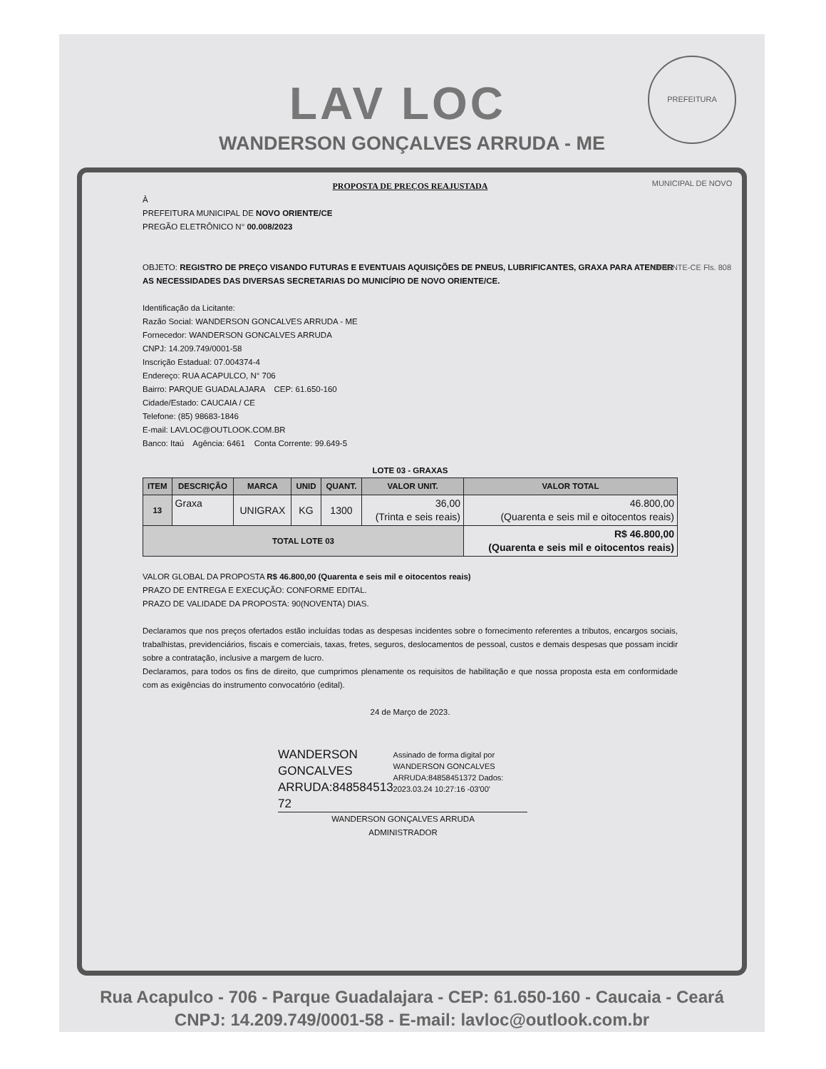PREFEITURA MUNICIPAL DE NOVO ORIENTE-CE Fls. 808
LAV LOC
WANDERSON GONÇALVES ARRUDA - ME
PROPOSTA DE PREÇOS REAJUSTADA
À
PREFEITURA MUNICIPAL DE NOVO ORIENTE/CE
PREGÃO ELETRÔNICO N° 00.008/2023
OBJETO: REGISTRO DE PREÇO VISANDO FUTURAS E EVENTUAIS AQUISIÇÕES DE PNEUS, LUBRIFICANTES, GRAXA PARA ATENDER AS NECESSIDADES DAS DIVERSAS SECRETARIAS DO MUNICÍPIO DE NOVO ORIENTE/CE.
Identificação da Licitante:
Razão Social: WANDERSON GONCALVES ARRUDA - ME
Fornecedor: WANDERSON GONCALVES ARRUDA
CNPJ: 14.209.749/0001-58
Inscrição Estadual: 07.004374-4
Endereço: RUA ACAPULCO, N° 706
Bairro: PARQUE GUADALAJARA CEP: 61.650-160
Cidade/Estado: CAUCAIA / CE
Telefone: (85) 98683-1846
E-mail: LAVLOC@OUTLOOK.COM.BR
Banco: Itaú Agência: 6461 Conta Corrente: 99.649-5
LOTE 03 - GRAXAS
| ITEM | DESCRIÇÃO | MARCA | UNID | QUANT. | VALOR UNIT. | VALOR TOTAL |
| --- | --- | --- | --- | --- | --- | --- |
| 13 | Graxa | UNIGRAX | KG | 1300 | 36,00 (Trinta e seis reais) | 46.800,00 (Quarenta e seis mil e oitocentos reais) |
| TOTAL LOTE 03 | | | | | | R$ 46.800,00 (Quarenta e seis mil e oitocentos reais) |
VALOR GLOBAL DA PROPOSTA R$ 46.800,00 (Quarenta e seis mil e oitocentos reais)
PRAZO DE ENTREGA E EXECUÇÃO: CONFORME EDITAL.
PRAZO DE VALIDADE DA PROPOSTA: 90(NOVENTA) DIAS.
Declaramos que nos preços ofertados estão incluídas todas as despesas incidentes sobre o fornecimento referentes a tributos, encargos sociais, trabalhistas, previdenciários, fiscais e comerciais, taxas, fretes, seguros, deslocamentos de pessoal, custos e demais despesas que possam incidir sobre a contratação, inclusive a margem de lucro.
Declaramos, para todos os fins de direito, que cumprimos plenamente os requisitos de habilitação e que nossa proposta esta em conformidade com as exigências do instrumento convocatório (edital).
24 de Março de 2023.
WANDERSON GONCALVES ARRUDA:848584513 72
Assinado de forma digital por WANDERSON GONCALVES ARRUDA:84858451372 Dados: 2023.03.24 10:27:16 -03'00'
WANDERSON GONÇALVES ARRUDA
ADMINISTRADOR
Rua Acapulco - 706 - Parque Guadalajara - CEP: 61.650-160 - Caucaia - Ceará
CNPJ: 14.209.749/0001-58 - E-mail: lavloc@outlook.com.br